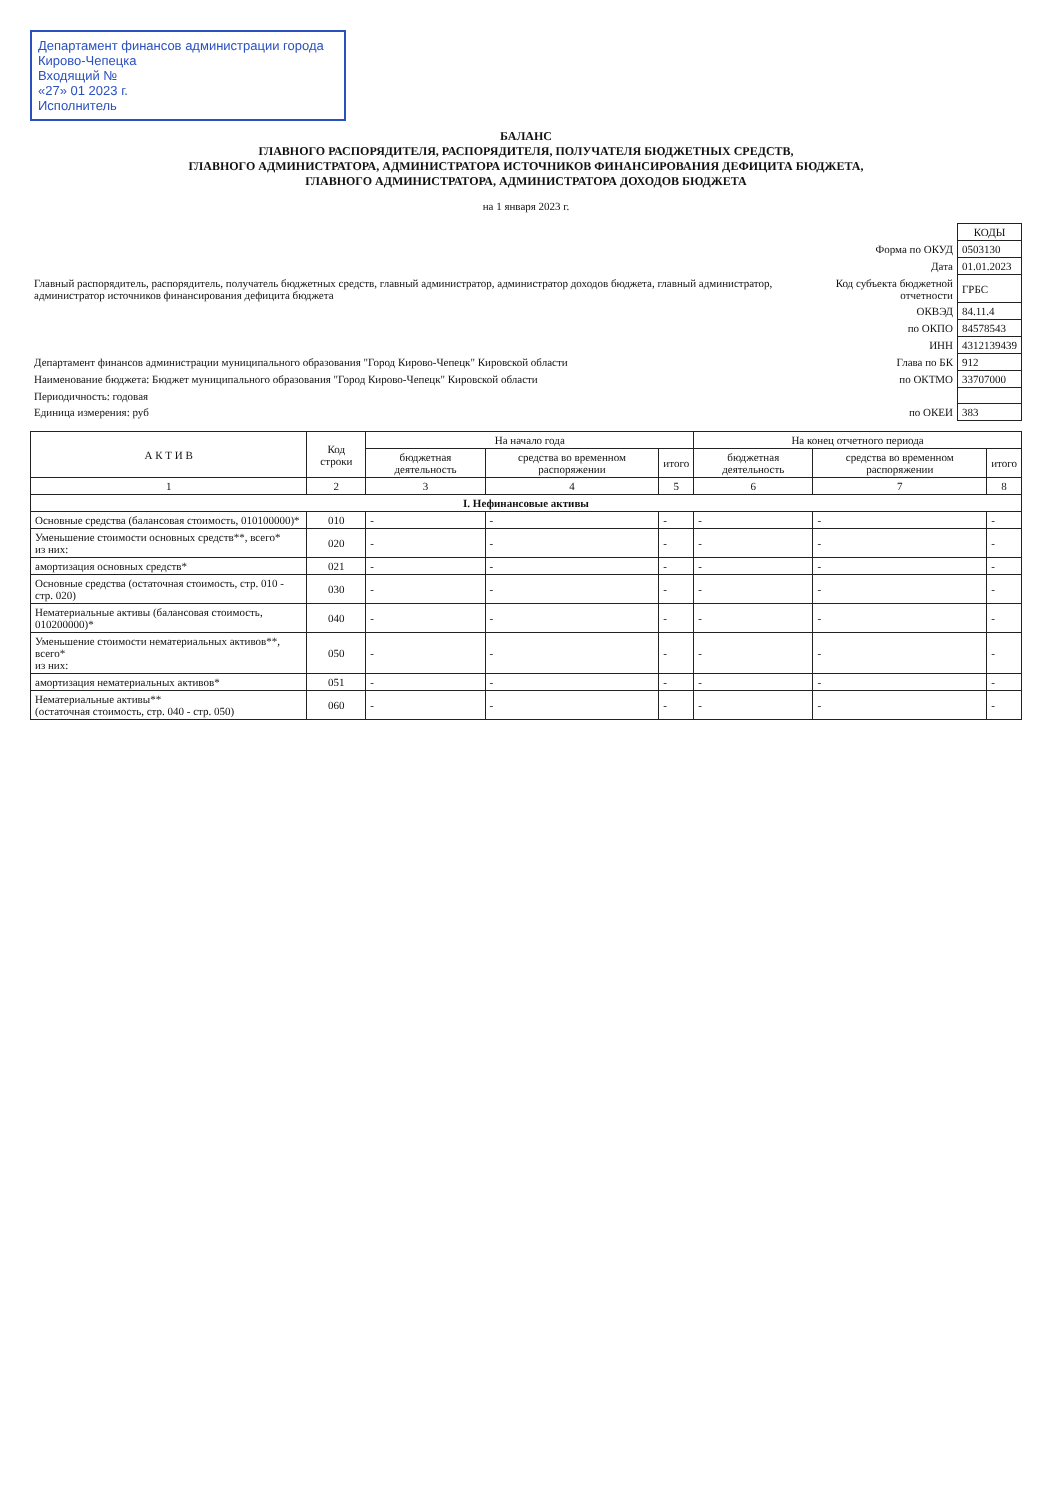Департамент финансов администрации города Кирово-Чепецка
Входящий №
«27» 01 2023 г.
Исполнитель
БАЛАНС
ГЛАВНОГО РАСПОРЯДИТЕЛЯ, РАСПОРЯДИТЕЛЯ, ПОЛУЧАТЕЛЯ БЮДЖЕТНЫХ СРЕДСТВ,
ГЛАВНОГО АДМИНИСТРАТОРА, АДМИНИСТРАТОРА ИСТОЧНИКОВ ФИНАНСИРОВАНИЯ ДЕФИЦИТА БЮДЖЕТА,
ГЛАВНОГО АДМИНИСТРАТОРА, АДМИНИСТРАТОРА ДОХОДОВ БЮДЖЕТА
на 1 января 2023 г.
| | | КОДЫ |
| | Форма по ОКУД | 0503130 |
| | Дата | 01.01.2023 |
| Главный распорядитель, распорядитель, получатель бюджетных средств, главный администратор, администратор доходов бюджета, главный администратор, администратор источников финансирования дефицита бюджета | Код субъекта бюджетной отчетности | ГРБС |
| | ОКВЭД | 84.11.4 |
| | по ОКПО | 84578543 |
| | ИНН | 4312139439 |
| Департамент финансов администрации муниципального образования "Город Кирово-Чепецк" Кировской области | Глава по БК | 912 |
| Наименование бюджета: Бюджет муниципального образования "Город Кирово-Чепецк" Кировской области | по ОКТМО | 33707000 |
| Периодичность: годовая | | |
| Единица измерения: руб | по ОКЕИ | 383 |
| А К Т И В | Код строки | На начало года | | | На конец отчетного периода | | |
| --- | --- | --- | --- | --- | --- | --- | --- |
| | | бюджетная деятельность | средства во временном распоряжении | итого | бюджетная деятельность | средства во временном распоряжении | итого |
| 1 | 2 | 3 | 4 | 5 | 6 | 7 | 8 |
| I. Нефинансовые активы | | | | | | | |
| Основные средства (балансовая стоимость, 010100000)* | 010 | - | - | - | - | - | - |
| Уменьшение стоимости основных средств**, всего* из них: | 020 | - | - | - | - | - | - |
| амортизация основных средств* | 021 | - | - | - | - | - | - |
| Основные средства (остаточная стоимость, стр. 010 - стр. 020) | 030 | - | - | - | - | - | - |
| Нематериальные активы (балансовая стоимость, 010200000)* | 040 | - | - | - | - | - | - |
| Уменьшение стоимости нематериальных активов**, всего* из них: | 050 | - | - | - | - | - | - |
| амортизация нематериальных активов* | 051 | - | - | - | - | - | - |
| Нематериальные активы** (остаточная стоимость, стр. 040 - стр. 050) | 060 | - | - | - | - | - | - |